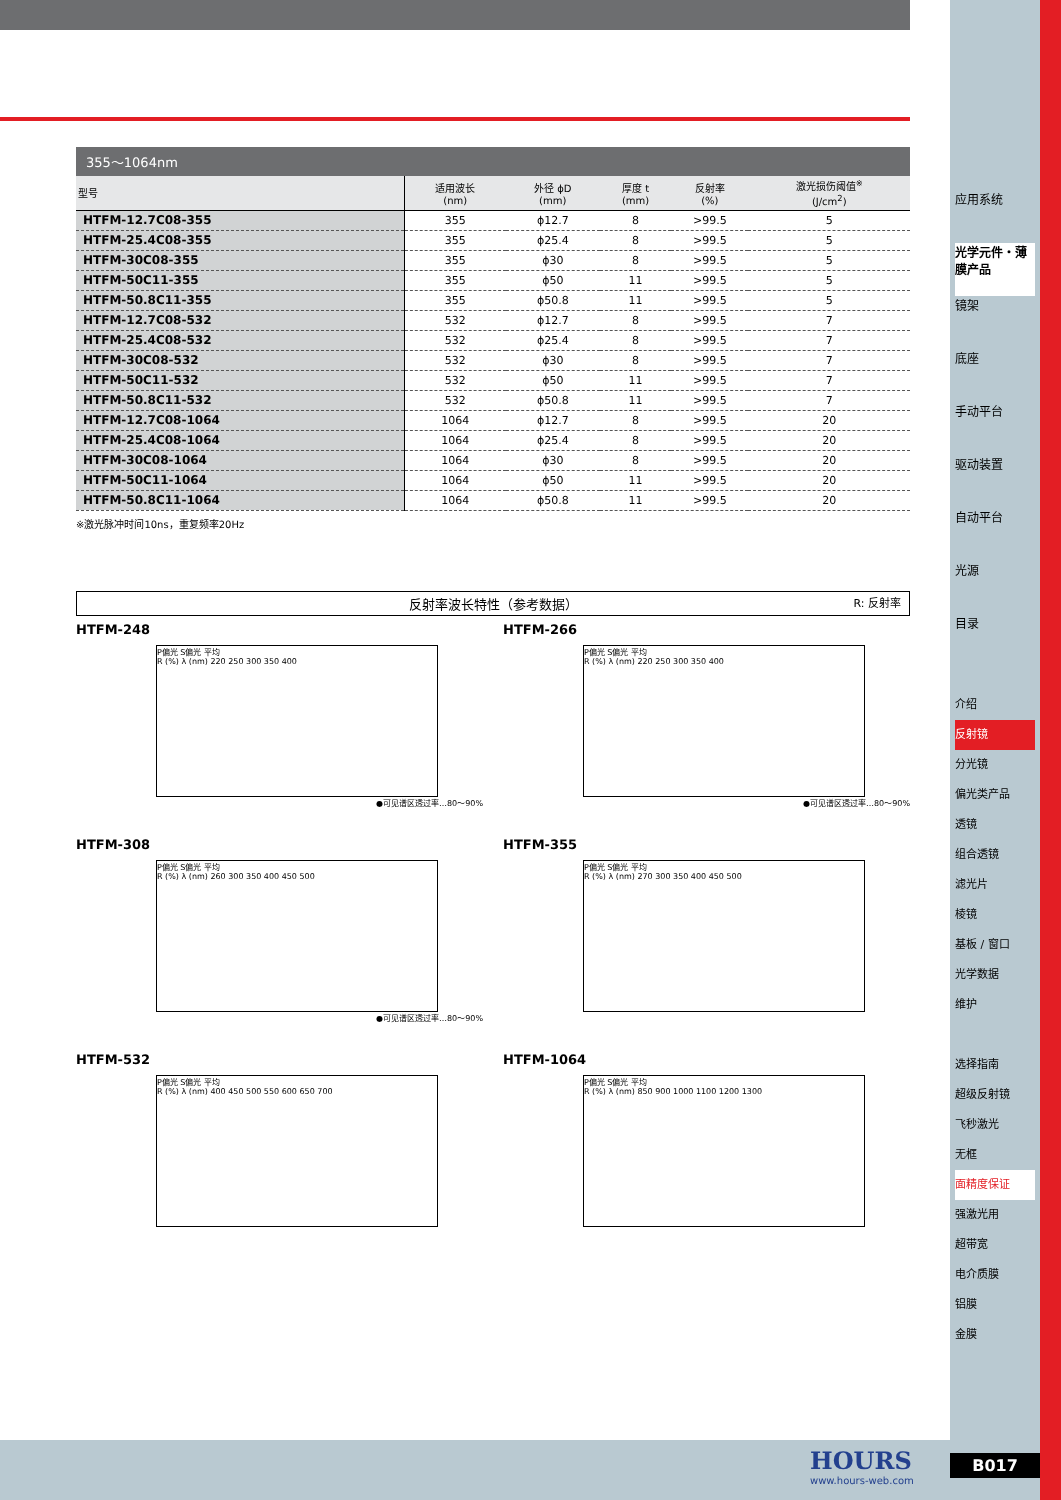355～1064nm
| 型号 | 适用波长 (nm) | 外径 ϕD (mm) | 厚度 t (mm) | 反射率 (%) | 激光损伤阈值<sup>※</sup> (J/cm<sup>2</sup>) |
| --- | --- | --- | --- | --- | --- |
| HTFM-12.7C08-355 | 355 | ϕ12.7 | 8 | >99.5 | 5 |
| HTFM-25.4C08-355 | 355 | ϕ25.4 | 8 | >99.5 | 5 |
| HTFM-30C08-355 | 355 | ϕ30 | 8 | >99.5 | 5 |
| HTFM-50C11-355 | 355 | ϕ50 | 11 | >99.5 | 5 |
| HTFM-50.8C11-355 | 355 | ϕ50.8 | 11 | >99.5 | 5 |
| HTFM-12.7C08-532 | 532 | ϕ12.7 | 8 | >99.5 | 7 |
| HTFM-25.4C08-532 | 532 | ϕ25.4 | 8 | >99.5 | 7 |
| HTFM-30C08-532 | 532 | ϕ30 | 8 | >99.5 | 7 |
| HTFM-50C11-532 | 532 | ϕ50 | 11 | >99.5 | 7 |
| HTFM-50.8C11-532 | 532 | ϕ50.8 | 11 | >99.5 | 7 |
| HTFM-12.7C08-1064 | 1064 | ϕ12.7 | 8 | >99.5 | 20 |
| HTFM-25.4C08-1064 | 1064 | ϕ25.4 | 8 | >99.5 | 20 |
| HTFM-30C08-1064 | 1064 | ϕ30 | 8 | >99.5 | 20 |
| HTFM-50C11-1064 | 1064 | ϕ50 | 11 | >99.5 | 20 |
| HTFM-50.8C11-1064 | 1064 | ϕ50.8 | 11 | >99.5 | 20 |
※激光脉冲时间10ns，重复频率20Hz
反射率波长特性（参考数据） R: 反射率
HTFM-248
P偏光 S偏光 平均
R (%) λ (nm) 220 250 300 350 400
●可见谱区透过率…80～90%
HTFM-266
P偏光 S偏光 平均
R (%) λ (nm) 220 250 300 350 400
●可见谱区透过率…80～90%
HTFM-308
P偏光 S偏光 平均
R (%) λ (nm) 260 300 350 400 450 500
●可见谱区透过率…80～90%
HTFM-355
P偏光 S偏光 平均
R (%) λ (nm) 270 300 350 400 450 500
HTFM-532
P偏光 S偏光 平均
R (%) λ (nm) 400 450 500 550 600 650 700
HTFM-1064
P偏光 S偏光 平均
R (%) λ (nm) 850 900 1000 1100 1200 1300
应用系统
光学元件・薄膜产品
镜架
底座
手动平台
驱动装置
自动平台
光源
目录
介绍
反射镜
分光镜
偏光类产品
透镜
组合透镜
滤光片
棱镜
基板 / 窗口
光学数据
维护
选择指南
超级反射镜
飞秒激光
无框
面精度保证
强激光用
超带宽
电介质膜
铝膜
金膜
HOURS
www.hours-web.com
B017